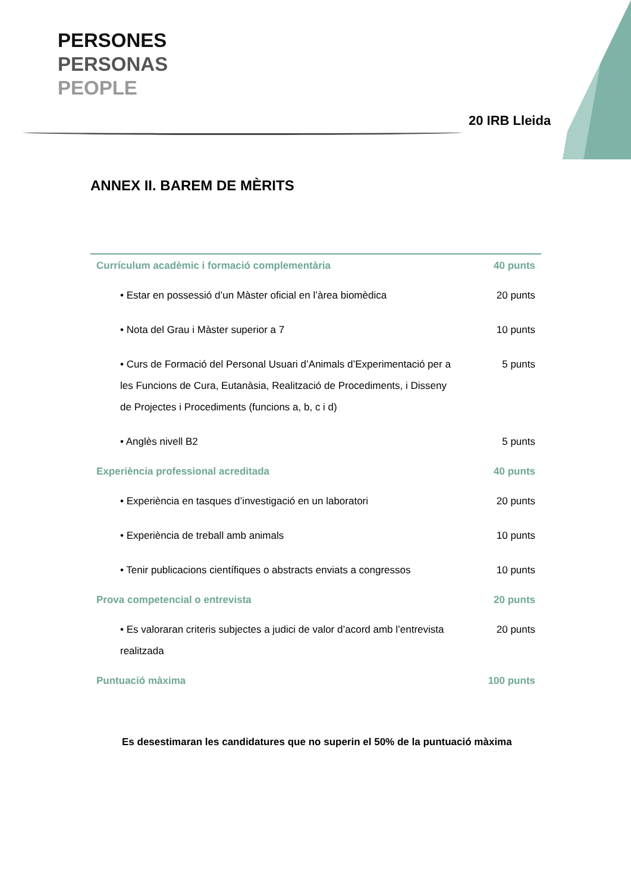PERSONES
PERSONAS
PEOPLE
20 IRB Lleida
ANNEX II. BAREM DE MÈRITS
| Currículum acadèmic i formació complementària | 40 punts |
| • Estar en possessió d’un Màster oficial en l’àrea biomèdica | 20 punts |
| • Nota del Grau i Màster superior a 7 | 10 punts |
| • Curs de Formació del Personal Usuari d’Animals d’Experimentació per a les Funcions de Cura, Eutanàsia, Realització de Procediments, i Disseny de Projectes i Procediments (funcions a, b, c i d) | 5 punts |
| • Anglès nivell B2 | 5 punts |
| Experiència professional acreditada | 40 punts |
| • Experiència en tasques d’investigació en un laboratori | 20 punts |
| • Experiència de treball amb animals | 10 punts |
| • Tenir publicacions científiques o abstracts enviats a congressos | 10 punts |
| Prova competencial o entrevista | 20 punts |
| • Es valoraran criteris subjectes a judici de valor d’acord amb l’entrevista realitzada | 20 punts |
| Puntuació màxima | 100 punts |
Es desestimaran les candidatures que no superin el 50% de la puntuació màxima